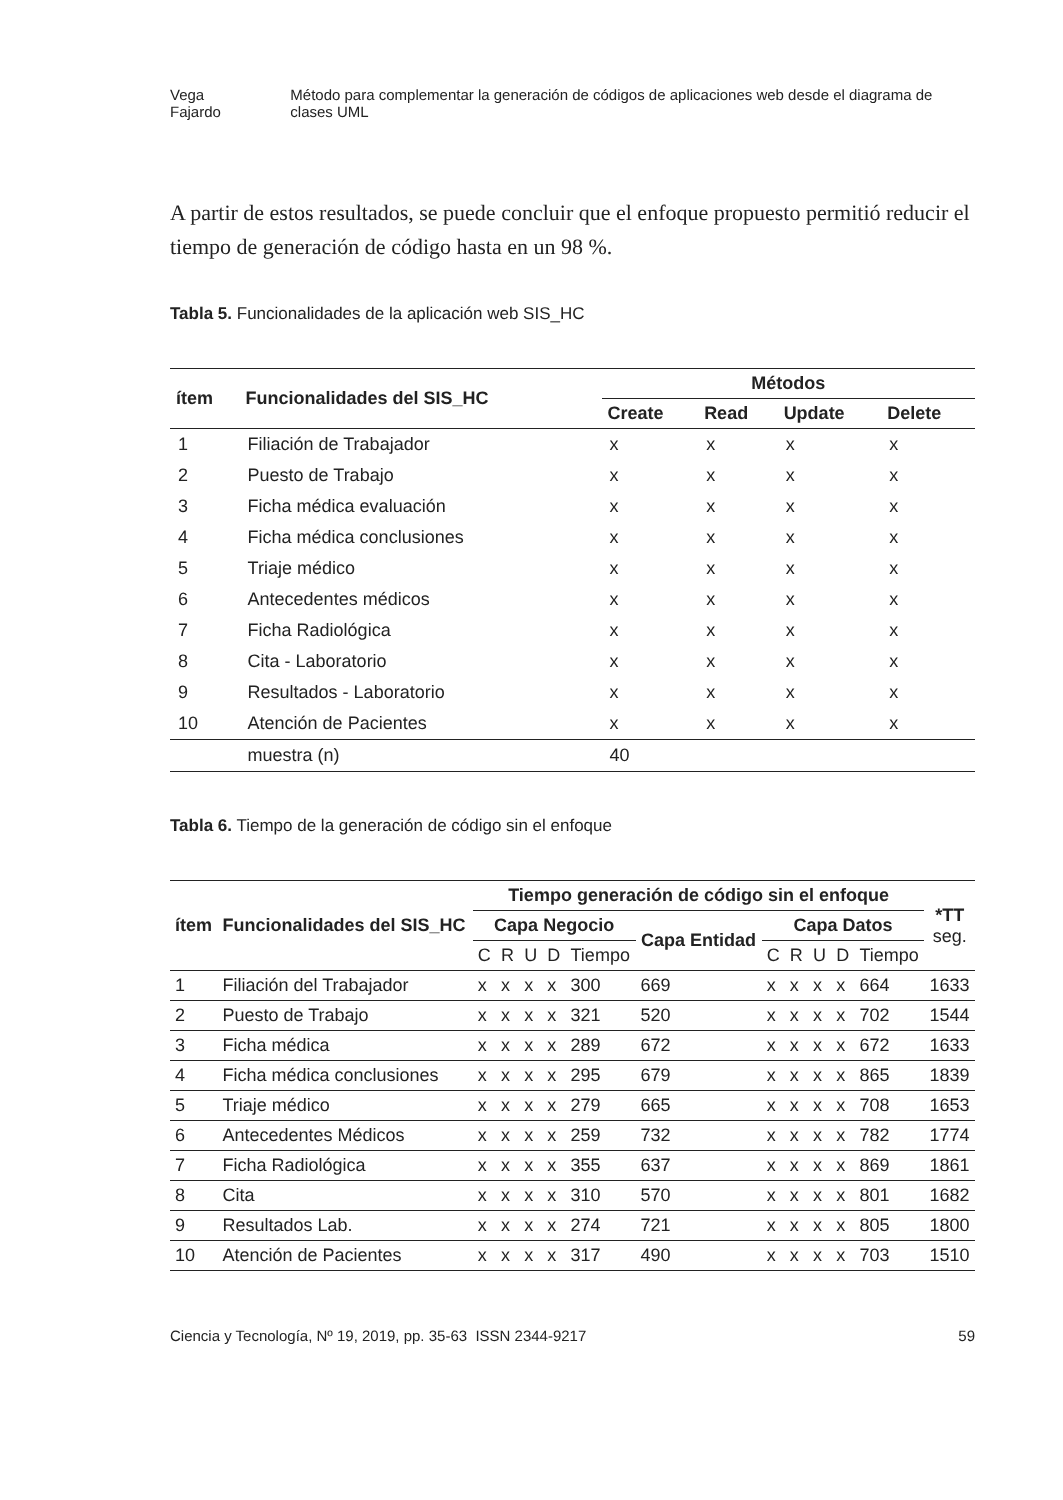Vega Fajardo Método para complementar la generación de códigos de aplicaciones web desde el diagrama de clases UML
A partir de estos resultados, se puede concluir que el enfoque propuesto permitió reducir el tiempo de generación de código hasta en un 98 %.
Tabla 5. Funcionalidades de la aplicación web SIS_HC
| ítem | Funcionalidades del SIS_HC | Métodos | | | |
| --- | --- | --- | --- | --- | --- |
| | | Create | Read | Update | Delete |
| 1 | Filiación de Trabajador | x | x | x | x |
| 2 | Puesto de Trabajo | x | x | x | x |
| 3 | Ficha médica evaluación | x | x | x | x |
| 4 | Ficha médica conclusiones | x | x | x | x |
| 5 | Triaje médico | x | x | x | x |
| 6 | Antecedentes médicos | x | x | x | x |
| 7 | Ficha Radiológica | x | x | x | x |
| 8 | Cita - Laboratorio | x | x | x | x |
| 9 | Resultados - Laboratorio | x | x | x | x |
| 10 | Atención de Pacientes | x | x | x | x |
| | muestra (n) | 40 | | | |
Tabla 6. Tiempo de la generación de código sin el enfoque
| ítem | Funcionalidades del SIS_HC | Tiempo generación de código sin el enfoque | | | | | | | | | | | *TT seg. |
| --- | --- | --- | --- | --- | --- | --- | --- | --- | --- | --- | --- | --- | --- |
| | | Capa Negocio | | | | | Capa Entidad | Capa Datos | | | | | |
| | | C | R | U | D | Tiempo | | C | R | U | D | Tiempo | |
| 1 | Filiación del Trabajador | x | x | x | x | 300 | 669 | x | x | x | x | 664 | 1633 |
| 2 | Puesto de Trabajo | x | x | x | x | 321 | 520 | x | x | x | x | 702 | 1544 |
| 3 | Ficha médica | x | x | x | x | 289 | 672 | x | x | x | x | 672 | 1633 |
| 4 | Ficha médica conclusiones | x | x | x | x | 295 | 679 | x | x | x | x | 865 | 1839 |
| 5 | Triaje médico | x | x | x | x | 279 | 665 | x | x | x | x | 708 | 1653 |
| 6 | Antecedentes Médicos | x | x | x | x | 259 | 732 | x | x | x | x | 782 | 1774 |
| 7 | Ficha Radiológica | x | x | x | x | 355 | 637 | x | x | x | x | 869 | 1861 |
| 8 | Cita | x | x | x | x | 310 | 570 | x | x | x | x | 801 | 1682 |
| 9 | Resultados Lab. | x | x | x | x | 274 | 721 | x | x | x | x | 805 | 1800 |
| 10 | Atención de Pacientes | x | x | x | x | 317 | 490 | x | x | x | x | 703 | 1510 |
Ciencia y Tecnología, Nº 19, 2019, pp. 35-63 ISSN 2344-9217 59